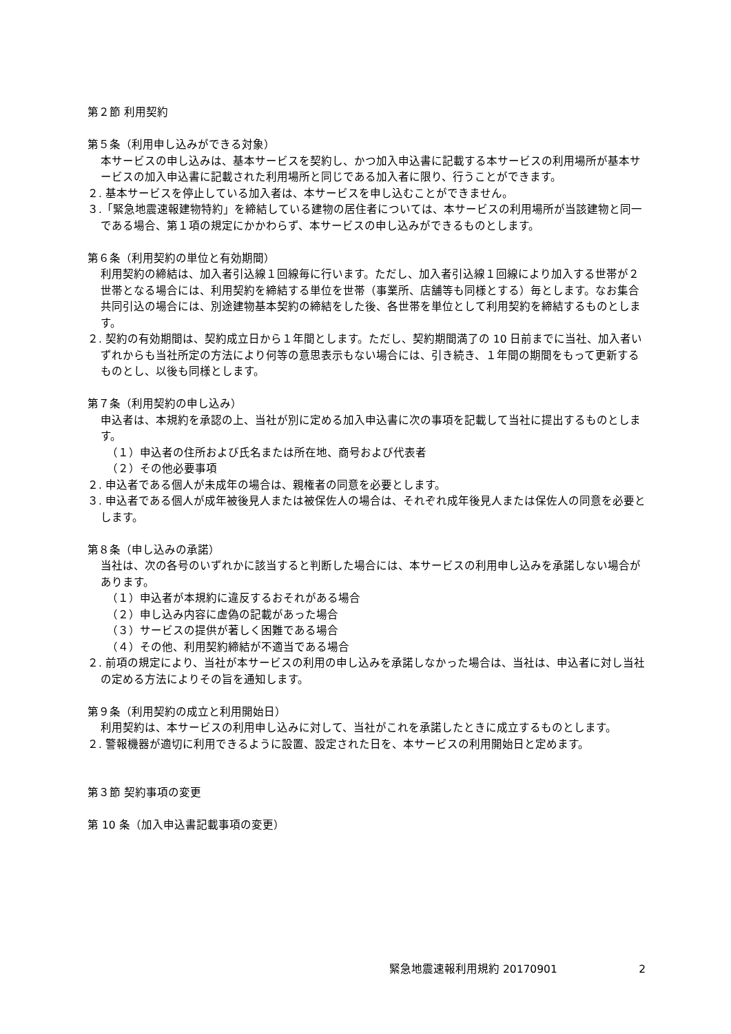第２節 利用契約
第５条（利用申し込みができる対象）
本サービスの申し込みは、基本サービスを契約し、かつ加入申込書に記載する本サービスの利用場所が基本サービスの加入申込書に記載された利用場所と同じである加入者に限り、行うことができます。
２. 基本サービスを停止している加入者は、本サービスを申し込むことができません。
３.「緊急地震速報建物特約」を締結している建物の居住者については、本サービスの利用場所が当該建物と同一である場合、第１項の規定にかかわらず、本サービスの申し込みができるものとします。
第６条（利用契約の単位と有効期間）
利用契約の締結は、加入者引込線１回線毎に行います。ただし、加入者引込線１回線により加入する世帯が２世帯となる場合には、利用契約を締結する単位を世帯（事業所、店舗等も同様とする）毎とします。なお集合共同引込の場合には、別途建物基本契約の締結をした後、各世帯を単位として利用契約を締結するものとします。
２. 契約の有効期間は、契約成立日から１年間とします。ただし、契約期間満了の 10 日前までに当社、加入者いずれからも当社所定の方法により何等の意思表示もない場合には、引き続き、１年間の期間をもって更新するものとし、以後も同様とします。
第７条（利用契約の申し込み）
申込者は、本規約を承認の上、当社が別に定める加入申込書に次の事項を記載して当社に提出するものとします。
（１）申込者の住所および氏名または所在地、商号および代表者
（２）その他必要事項
２. 申込者である個人が未成年の場合は、親権者の同意を必要とします。
３. 申込者である個人が成年被後見人または被保佐人の場合は、それぞれ成年後見人または保佐人の同意を必要とします。
第８条（申し込みの承諾）
当社は、次の各号のいずれかに該当すると判断した場合には、本サービスの利用申し込みを承諾しない場合があります。
（１）申込者が本規約に違反するおそれがある場合
（２）申し込み内容に虚偽の記載があった場合
（３）サービスの提供が著しく困難である場合
（４）その他、利用契約締結が不適当である場合
２. 前項の規定により、当社が本サービスの利用の申し込みを承諾しなかった場合は、当社は、申込者に対し当社の定める方法によりその旨を通知します。
第９条（利用契約の成立と利用開始日）
利用契約は、本サービスの利用申し込みに対して、当社がこれを承諾したときに成立するものとします。
２. 警報機器が適切に利用できるように設置、設定された日を、本サービスの利用開始日と定めます。
第３節 契約事項の変更
第 10 条（加入申込書記載事項の変更）
緊急地震速報利用規約 20170901 2